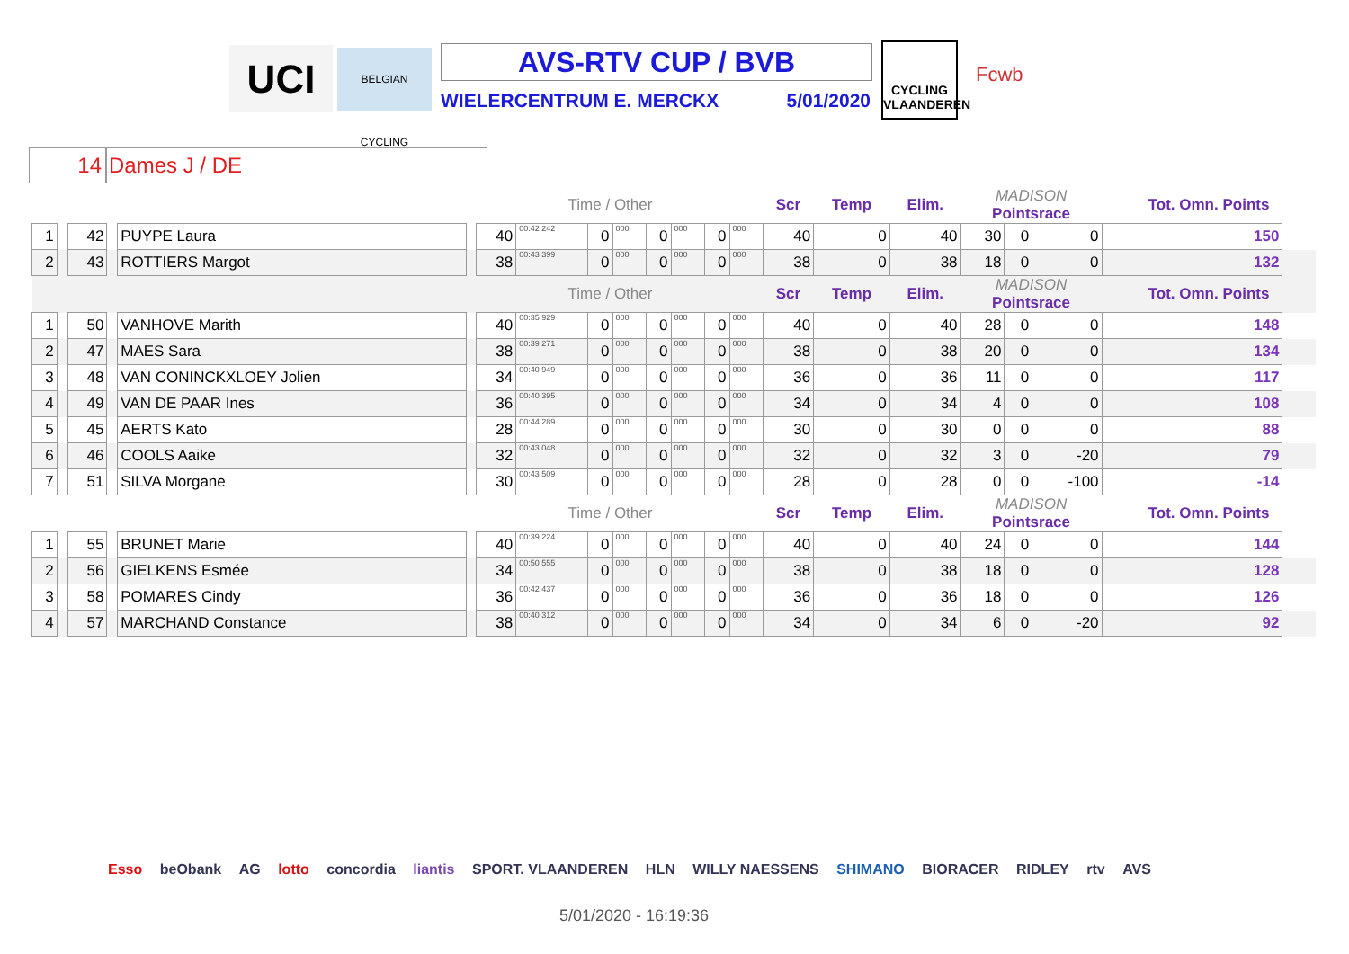UCI
BELGIAN CYCLING
AVS-RTV CUP / BVB
WIELERCENTRUM E. MERCKX 5/01/2020
CYCLING VLAANDEREN
Fcwb
14 Dames J / DE
| | | | | | | | Time / Other | | | | | | | Scr | Temp | Elim. | MADISON Pointsrace | | | Tot. Omn. Points | |
| 1 | | 42 | | PUYPE Laura | | 40 | 00:42 242 | 0 | 000 | 0 | 000 | 0 | 000 | 40 | 0 | 40 | 30 | 0 | 0 | 150 | |
| 2 | | 43 | | ROTTIERS Margot | | 38 | 00:43 399 | 0 | 000 | 0 | 000 | 0 | 000 | 38 | 0 | 38 | 18 | 0 | 0 | 132 | |
| | | | | | | | Time / Other | | | | | | | Scr | Temp | Elim. | MADISON Pointsrace | | | Tot. Omn. Points | |
| 1 | | 50 | | VANHOVE Marith | | 40 | 00:35 929 | 0 | 000 | 0 | 000 | 0 | 000 | 40 | 0 | 40 | 28 | 0 | 0 | 148 | |
| 2 | | 47 | | MAES Sara | | 38 | 00:39 271 | 0 | 000 | 0 | 000 | 0 | 000 | 38 | 0 | 38 | 20 | 0 | 0 | 134 | |
| 3 | | 48 | | VAN CONINCKXLOEY Jolien | | 34 | 00:40 949 | 0 | 000 | 0 | 000 | 0 | 000 | 36 | 0 | 36 | 11 | 0 | 0 | 117 | |
| 4 | | 49 | | VAN DE PAAR Ines | | 36 | 00:40 395 | 0 | 000 | 0 | 000 | 0 | 000 | 34 | 0 | 34 | 4 | 0 | 0 | 108 | |
| 5 | | 45 | | AERTS Kato | | 28 | 00:44 289 | 0 | 000 | 0 | 000 | 0 | 000 | 30 | 0 | 30 | 0 | 0 | 0 | 88 | |
| 6 | | 46 | | COOLS Aaike | | 32 | 00:43 048 | 0 | 000 | 0 | 000 | 0 | 000 | 32 | 0 | 32 | 3 | 0 | -20 | 79 | |
| 7 | | 51 | | SILVA Morgane | | 30 | 00:43 509 | 0 | 000 | 0 | 000 | 0 | 000 | 28 | 0 | 28 | 0 | 0 | -100 | -14 | |
| | | | | | | | Time / Other | | | | | | | Scr | Temp | Elim. | MADISON Pointsrace | | | Tot. Omn. Points | |
| 1 | | 55 | | BRUNET Marie | | 40 | 00:39 224 | 0 | 000 | 0 | 000 | 0 | 000 | 40 | 0 | 40 | 24 | 0 | 0 | 144 | |
| 2 | | 56 | | GIELKENS Esmée | | 34 | 00:50 555 | 0 | 000 | 0 | 000 | 0 | 000 | 38 | 0 | 38 | 18 | 0 | 0 | 128 | |
| 3 | | 58 | | POMARES Cindy | | 36 | 00:42 437 | 0 | 000 | 0 | 000 | 0 | 000 | 36 | 0 | 36 | 18 | 0 | 0 | 126 | |
| 4 | | 57 | | MARCHAND Constance | | 38 | 00:40 312 | 0 | 000 | 0 | 000 | 0 | 000 | 34 | 0 | 34 | 6 | 0 | -20 | 92 | |
Esso beObank AG lotto concordia liantis SPORT. VLAANDEREN HLN WILLY NAESSENS SHIMANO BIORACER RIDLEY rtv AVS
5/01/2020 - 16:19:36